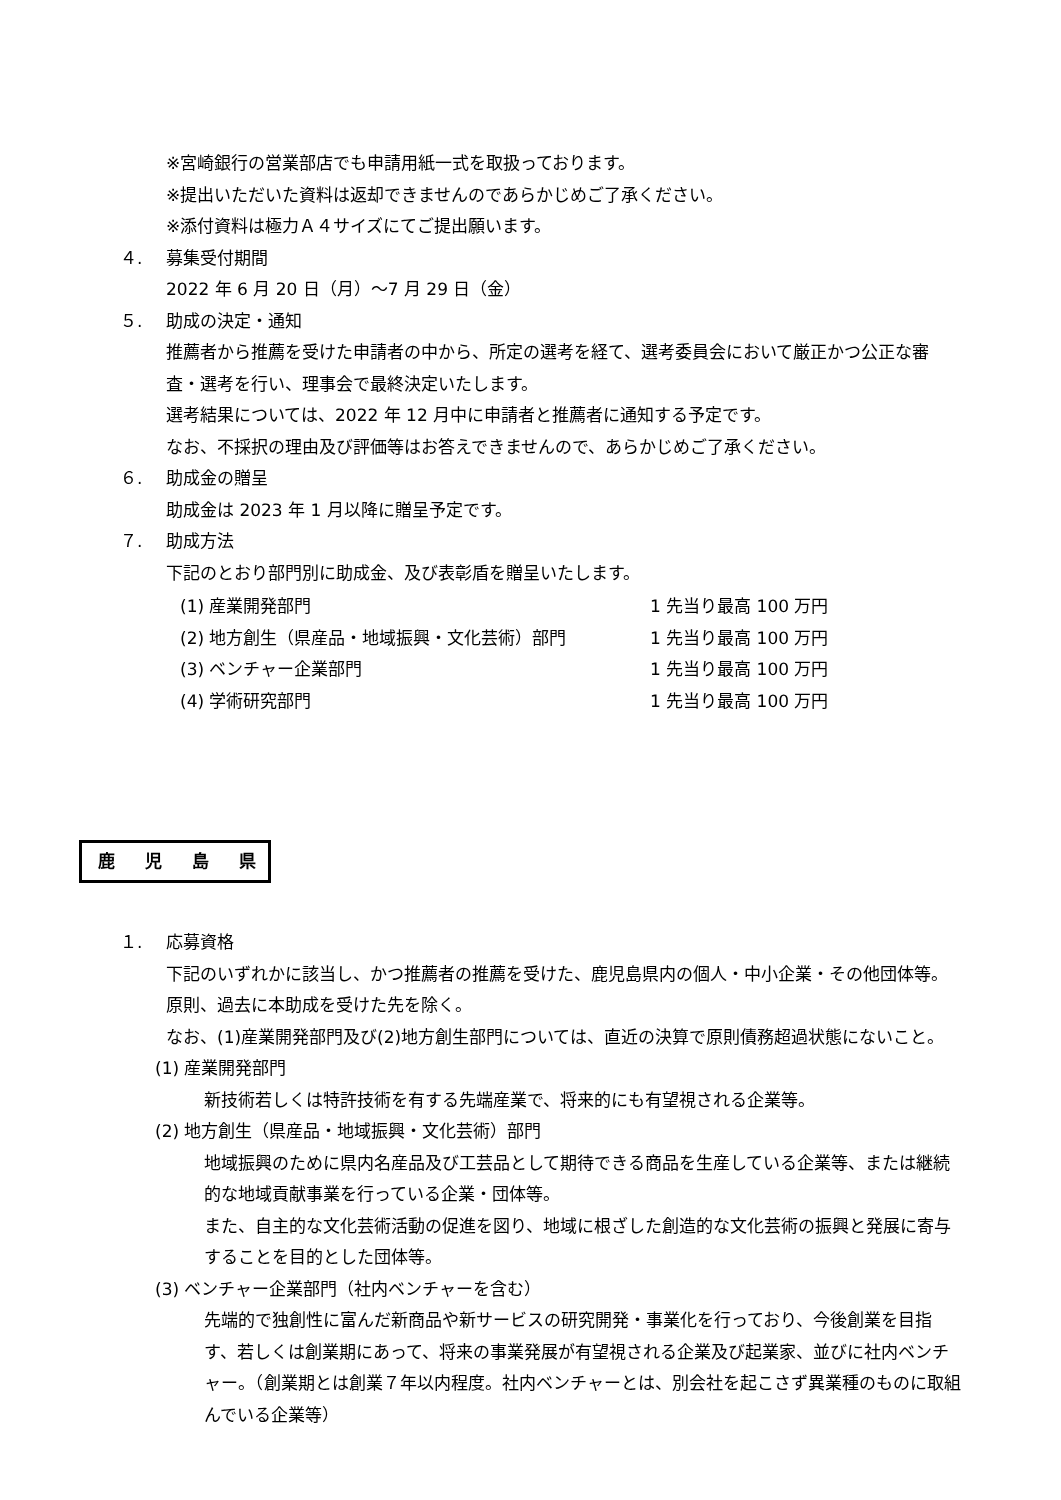※宮崎銀行の営業部店でも申請用紙一式を取扱っております。
※提出いただいた資料は返却できませんのであらかじめご了承ください。
※添付資料は極力Ａ４サイズにてご提出願います。
４. 募集受付期間
2022 年 6 月 20 日（月）～7 月 29 日（金）
５. 助成の決定・通知
推薦者から推薦を受けた申請者の中から、所定の選考を経て、選考委員会において厳正かつ公正な審査・選考を行い、理事会で最終決定いたします。
選考結果については、2022 年 12 月中に申請者と推薦者に通知する予定です。
なお、不採択の理由及び評価等はお答えできませんので、あらかじめご了承ください。
６. 助成金の贈呈
助成金は 2023 年 1 月以降に贈呈予定です。
７. 助成方法
下記のとおり部門別に助成金、及び表彰盾を贈呈いたします。
| (1) 産業開発部門 | 1 先当り最高 100 万円 |
| (2) 地方創生（県産品・地域振興・文化芸術）部門 | 1 先当り最高 100 万円 |
| (3) ベンチャー企業部門 | 1 先当り最高 100 万円 |
| (4) 学術研究部門 | 1 先当り最高 100 万円 |
鹿 児 島 県
１. 応募資格
下記のいずれかに該当し、かつ推薦者の推薦を受けた、鹿児島県内の個人・中小企業・その他団体等。原則、過去に本助成を受けた先を除く。
なお、(1)産業開発部門及び(2)地方創生部門については、直近の決算で原則債務超過状態にないこと。
(1) 産業開発部門
新技術若しくは特許技術を有する先端産業で、将来的にも有望視される企業等。
(2) 地方創生（県産品・地域振興・文化芸術）部門
地域振興のために県内名産品及び工芸品として期待できる商品を生産している企業等、または継続的な地域貢献事業を行っている企業・団体等。
また、自主的な文化芸術活動の促進を図り、地域に根ざした創造的な文化芸術の振興と発展に寄与することを目的とした団体等。
(3) ベンチャー企業部門（社内ベンチャーを含む）
先端的で独創性に富んだ新商品や新サービスの研究開発・事業化を行っており、今後創業を目指す、若しくは創業期にあって、将来の事業発展が有望視される企業及び起業家、並びに社内ベンチャー。（創業期とは創業７年以内程度。社内ベンチャーとは、別会社を起こさず異業種のものに取組んでいる企業等）